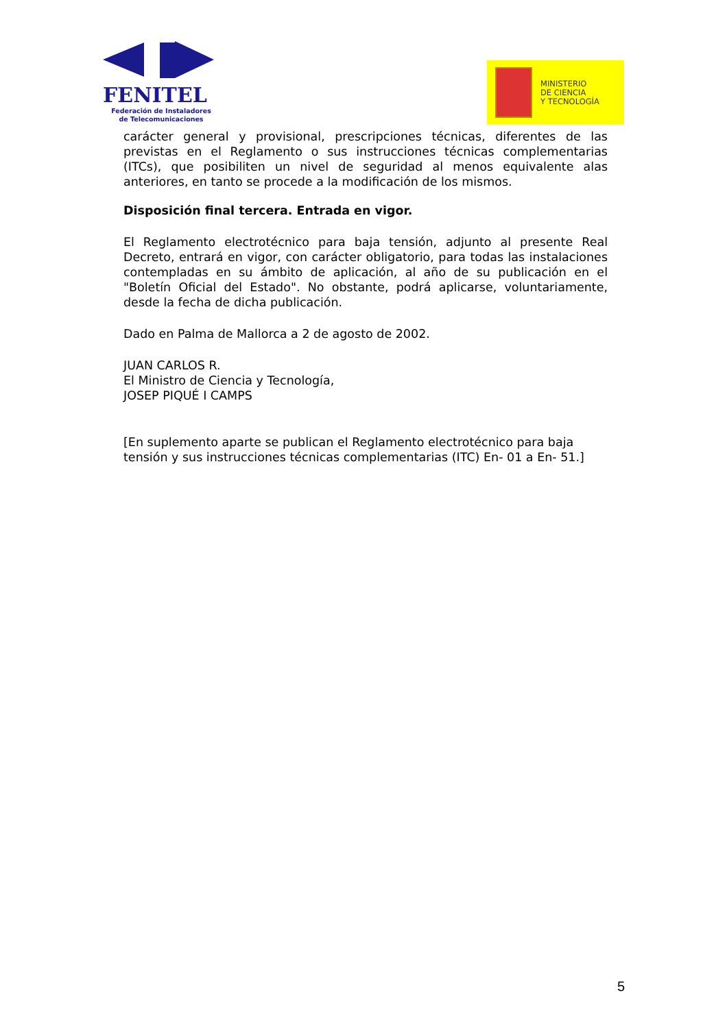FENITEL
Federación de Instaladores
de Telecomunicaciones
MINISTERIO
DE CIENCIA
Y TECNOLOGÍA
carácter general y provisional, prescripciones técnicas, diferentes de las previstas en el Reglamento o sus instrucciones técnicas complementarias (ITCs), que posibiliten un nivel de seguridad al menos equivalente alas anteriores, en tanto se procede a la modificación de los mismos.
Disposición final tercera. Entrada en vigor.
El Reglamento electrotécnico para baja tensión, adjunto al presente Real Decreto, entrará en vigor, con carácter obligatorio, para todas las instalaciones contempladas en su ámbito de aplicación, al año de su publicación en el "Boletín Oficial del Estado". No obstante, podrá aplicarse, voluntariamente, desde la fecha de dicha publicación.
Dado en Palma de Mallorca a 2 de agosto de 2002.
JUAN CARLOS R.
El Ministro de Ciencia y Tecnología,
JOSEP PIQUÉ I CAMPS
[En suplemento aparte se publican el Reglamento electrotécnico para baja tensión y sus instrucciones técnicas complementarias (ITC) En- 01 a En- 51.]
5